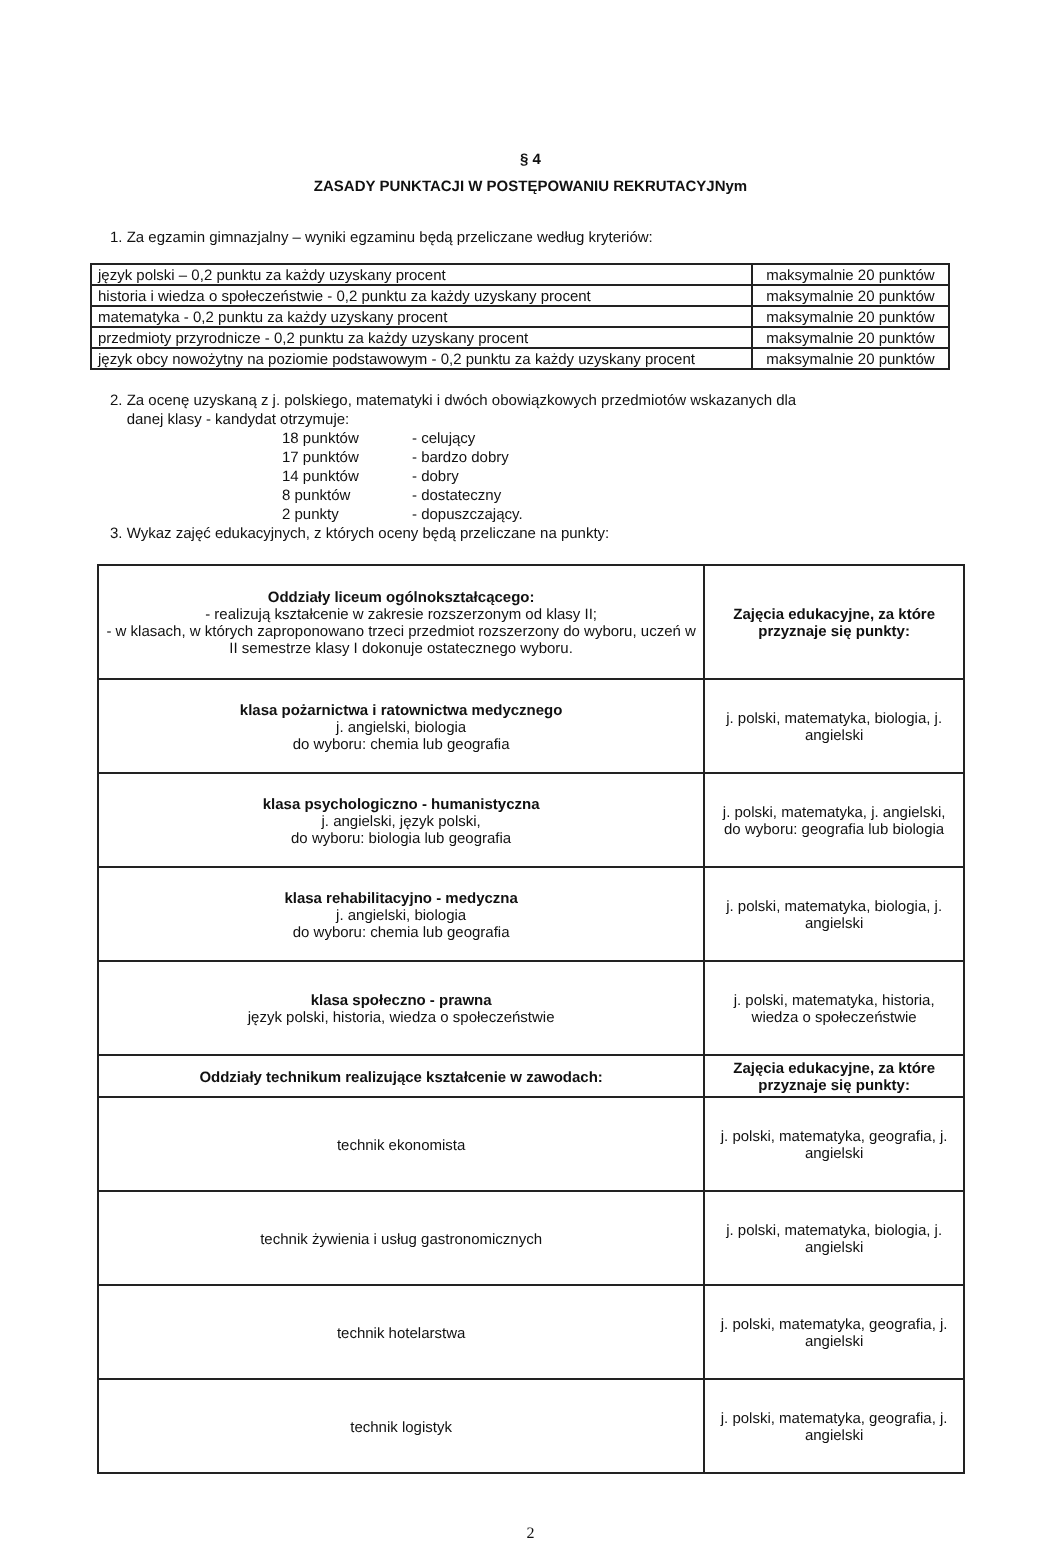§ 4
ZASADY PUNKTACJI W POSTĘPOWANIU REKRUTACYJNym
1. Za egzamin gimnazjalny – wyniki egzaminu będą przeliczane według kryteriów:
| język polski – 0,2 punktu za każdy uzyskany procent | maksymalnie 20 punktów |
| historia i wiedza o społeczeństwie - 0,2 punktu za każdy uzyskany procent | maksymalnie 20 punktów |
| matematyka - 0,2 punktu za każdy uzyskany procent | maksymalnie 20 punktów |
| przedmioty przyrodnicze - 0,2 punktu za każdy uzyskany procent | maksymalnie 20 punktów |
| język obcy nowożytny na poziomie podstawowym - 0,2 punktu za każdy uzyskany procent | maksymalnie 20 punktów |
2. Za ocenę uzyskaną z j. polskiego, matematyki i dwóch obowiązkowych przedmiotów wskazanych dla
danej klasy - kandydat otrzymuje:
18 punktów - celujący 17 punktów - bardzo dobry 14 punktów - dobry 8 punktów - dostateczny 2 punkty - dopuszczający.
3. Wykaz zajęć edukacyjnych, z których oceny będą przeliczane na punkty:
| Oddziały liceum ogólnokształcącego: - realizują kształcenie w zakresie rozszerzonym od klasy II; - w klasach, w których zaproponowano trzeci przedmiot rozszerzony do wyboru, uczeń w II semestrze klasy I dokonuje ostatecznego wyboru. | Zajęcia edukacyjne, za które przyznaje się punkty: |
| klasa pożarnictwa i ratownictwa medycznego j. angielski, biologia do wyboru: chemia lub geografia | j. polski, matematyka, biologia, j. angielski |
| klasa psychologiczno - humanistyczna j. angielski, język polski, do wyboru: biologia lub geografia | j. polski, matematyka, j. angielski, do wyboru: geografia lub biologia |
| klasa rehabilitacyjno - medyczna j. angielski, biologia do wyboru: chemia lub geografia | j. polski, matematyka, biologia, j. angielski |
| klasa społeczno - prawna język polski, historia, wiedza o społeczeństwie | j. polski, matematyka, historia, wiedza o społeczeństwie |
| Oddziały technikum realizujące kształcenie w zawodach: | Zajęcia edukacyjne, za które przyznaje się punkty: |
| technik ekonomista | j. polski, matematyka, geografia, j. angielski |
| technik żywienia i usług gastronomicznych | j. polski, matematyka, biologia, j. angielski |
| technik hotelarstwa | j. polski, matematyka, geografia, j. angielski |
| technik logistyk | j. polski, matematyka, geografia, j. angielski |
2